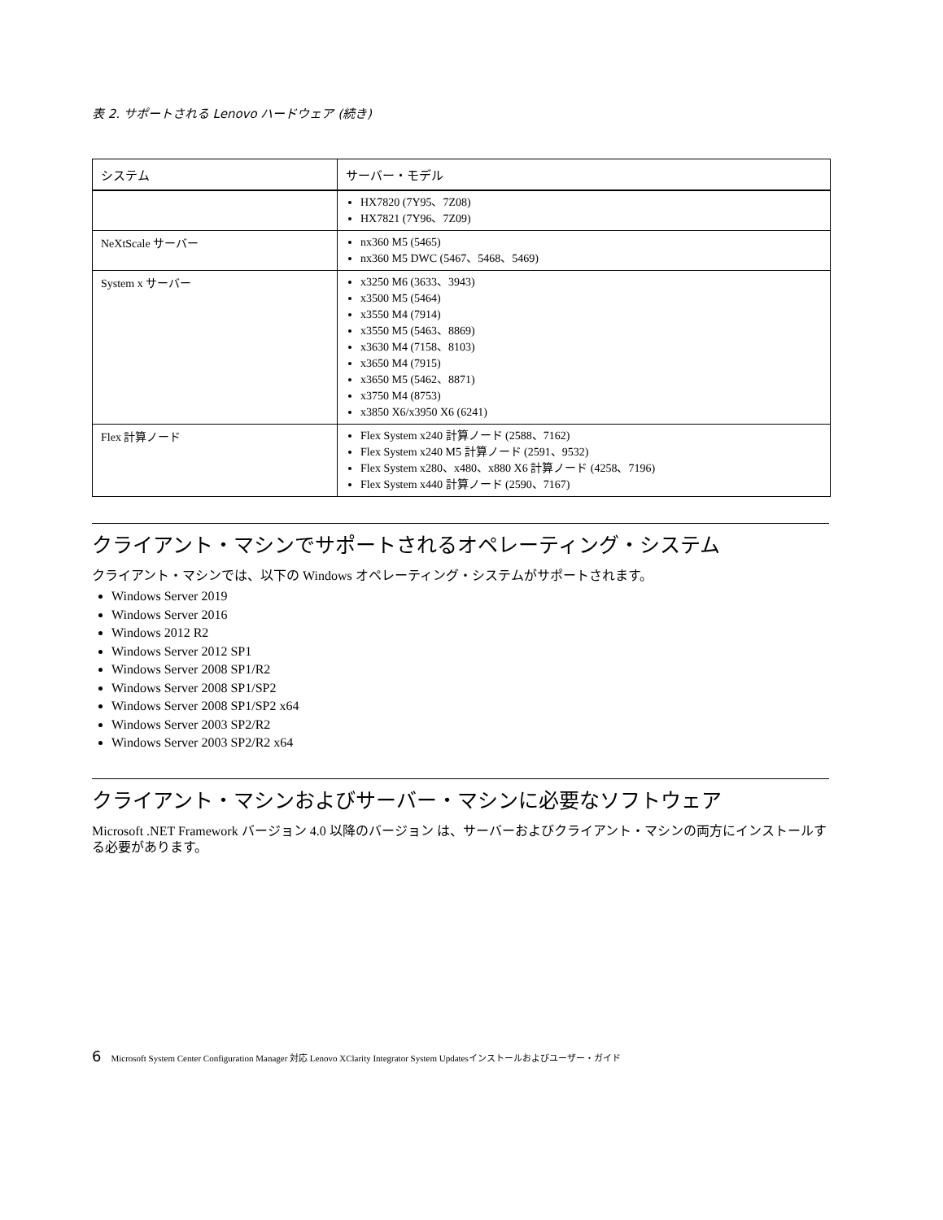表 2. サポートされる Lenovo ハードウェア (続き)
| システム | サーバー・モデル |
| --- | --- |
| | HX7820 (7Y95、7Z08) HX7821 (7Y96、7Z09) |
| NeXtScale サーバー | nx360 M5 (5465) nx360 M5 DWC (5467、5468、5469) |
| System x サーバー | x3250 M6 (3633、3943) x3500 M5 (5464) x3550 M4 (7914) x3550 M5 (5463、8869) x3630 M4 (7158、8103) x3650 M4 (7915) x3650 M5 (5462、8871) x3750 M4 (8753) x3850 X6/x3950 X6 (6241) |
| Flex 計算ノード | Flex System x240 計算ノード (2588、7162) Flex System x240 M5 計算ノード (2591、9532) Flex System x280、x480、x880 X6 計算ノード (4258、7196) Flex System x440 計算ノード (2590、7167) |
クライアント・マシンでサポートされるオペレーティング・システム
クライアント・マシンでは、以下の Windows オペレーティング・システムがサポートされます。
Windows Server 2019
Windows Server 2016
Windows 2012 R2
Windows Server 2012 SP1
Windows Server 2008 SP1/R2
Windows Server 2008 SP1/SP2
Windows Server 2008 SP1/SP2 x64
Windows Server 2003 SP2/R2
Windows Server 2003 SP2/R2 x64
クライアント・マシンおよびサーバー・マシンに必要なソフトウェア
Microsoft .NET Framework バージョン 4.0 以降のバージョン は、サーバーおよびクライアント・マシンの両方にインストールする必要があります。
6 Microsoft System Center Configuration Manager 対応 Lenovo XClarity Integrator System Updatesインストールおよびユーザー・ガイド